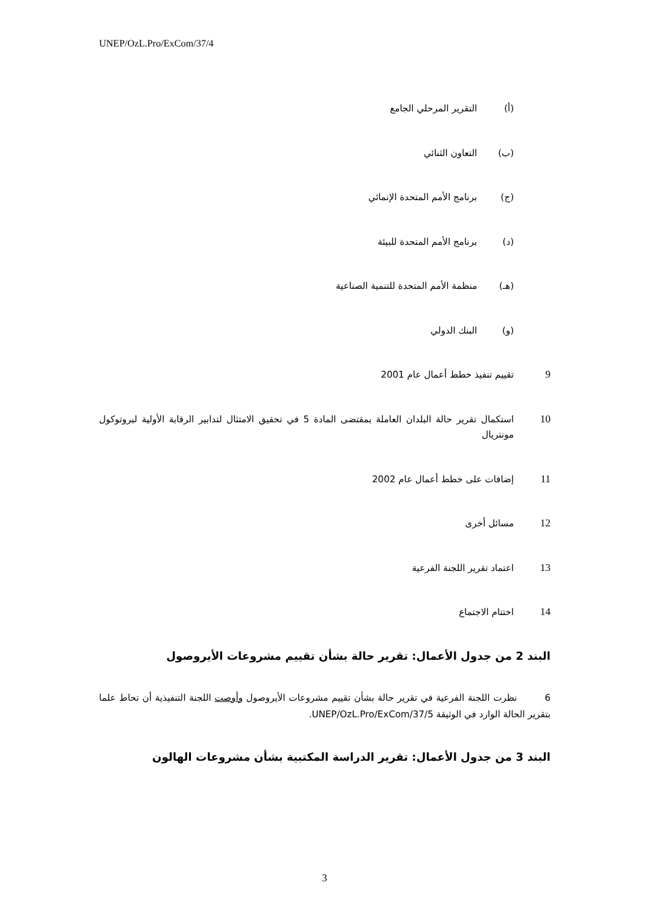UNEP/OzL.Pro/ExCom/37/4
(أ) التقرير المرحلي الجامع
(ب) التعاون الثنائي
(ج) برنامج الأمم المتحدة الإنمائي
(د) برنامج الأمم المتحدة للبيئة
(هـ) منظمة الأمم المتحدة للتنمية الصناعية
(و) البنك الدولي
9 تقييم تنفيذ خطط أعمال عام 2001
10 استكمال تقرير حالة البلدان العاملة بمقتضى المادة 5 في تحقيق الامتثال لتدابير الرقابة الأولية لبروتوكول مونتريال
11 إضافات على خطط أعمال عام 2002
12 مسائل أخرى
13 اعتماد تقرير اللجنة الفرعية
14 اختتام الاجتماع
البند 2 من جدول الأعمال: تقرير حالة بشأن تقييم مشروعات الأيروصول
6 نظرت اللجنة الفرعية في تقرير حالة بشأن تقييم مشروعات الأيروصول وأوصت اللجنة التنفيذية أن تحاط علما بتقرير الحالة الوارد في الوثيقة UNEP/OzL.Pro/ExCom/37/5.
البند 3 من جدول الأعمال: تقرير الدراسة المكتبية بشأن مشروعات الهالون
3